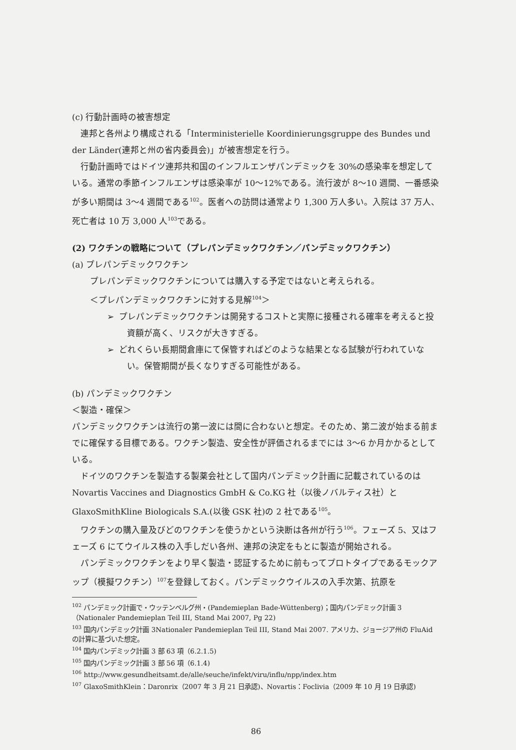(c) 行動計画時の被害想定
連邦と各州より構成される「Interministerielle Koordinierungsgruppe des Bundes und der Länder(連邦と州の省内委員会)」が被害想定を行う。
行動計画時ではドイツ連邦共和国のインフルエンザパンデミックを 30%の感染率を想定している。通常の季節インフルエンザは感染率が 10～12%である。流行波が 8～10 週間、一番感染が多い期間は 3～4 週間である<sup>102</sup>。医者への訪問は通常より 1,300 万人多い。入院は 37 万人、死亡者は 10 万 3,000 人<sup>103</sup>である。
(2) ワクチンの戦略について（プレパンデミックワクチン／パンデミックワクチン）
(a) プレパンデミックワクチン
プレパンデミックワクチンについては購入する予定ではないと考えられる。
＜プレパンデミックワクチンに対する見解<sup>104</sup>＞
➢ プレパンデミックワクチンは開発するコストと実際に接種される確率を考えると投資額が高く、リスクが大きすぎる。
➢ どれくらい長期間倉庫にて保管すればどのような結果となる試験が行われていない。保管期間が長くなりすぎる可能性がある。
(b) パンデミックワクチン
＜製造・確保＞
パンデミックワクチンは流行の第一波には間に合わないと想定。そのため、第二波が始まる前までに確保する目標である。ワクチン製造、安全性が評価されるまでには 3～6 か月かかるとしている。
ドイツのワクチンを製造する製薬会社として国内パンデミック計画に記載されているのは Novartis Vaccines and Diagnostics GmbH & Co.KG 社（以後ノバルティス社）と GlaxoSmithKline Biologicals S.A.(以後 GSK 社)の 2 社である<sup>105</sup>。
ワクチンの購入量及びどのワクチンを使うかという決断は各州が行う<sup>106</sup>。フェーズ 5、又はフェーズ 6 にてウイルス株の入手しだい各州、連邦の決定をもとに製造が開始される。
パンデミックワクチンをより早く製造・認証するために前もってプロトタイプであるモックアップ（模擬ワクチン）<sup>107</sup>を登録しておく。パンデミックウイルスの入手次第、抗原を
<sup>102</sup> パンデミック計画で・ウッテンベルグ州・(Pandemieplan Bade-Wüttenberg)；国内パンデミック計画 3（Nationaler Pandemieplan Teil III, Stand Mai 2007, Pg 22)
<sup>103</sup> 国内パンデミック計画 3Nationaler Pandemieplan Teil III, Stand Mai 2007. アメリカ、ジョージア州の FluAid の計算に基づいた想定。
<sup>104</sup> 国内パンデミック計画 3 部 63 項（6.2.1.5)
<sup>105</sup> 国内パンデミック計画 3 部 56 項（6.1.4)
<sup>106</sup> http://www.gesundheitsamt.de/alle/seuche/infekt/viru/influ/npp/index.htm
<sup>107</sup> GlaxoSmithKlein：Daronrix（2007 年 3 月 21 日承認)、Novartis：Foclivia（2009 年 10 月 19 日承認)
86